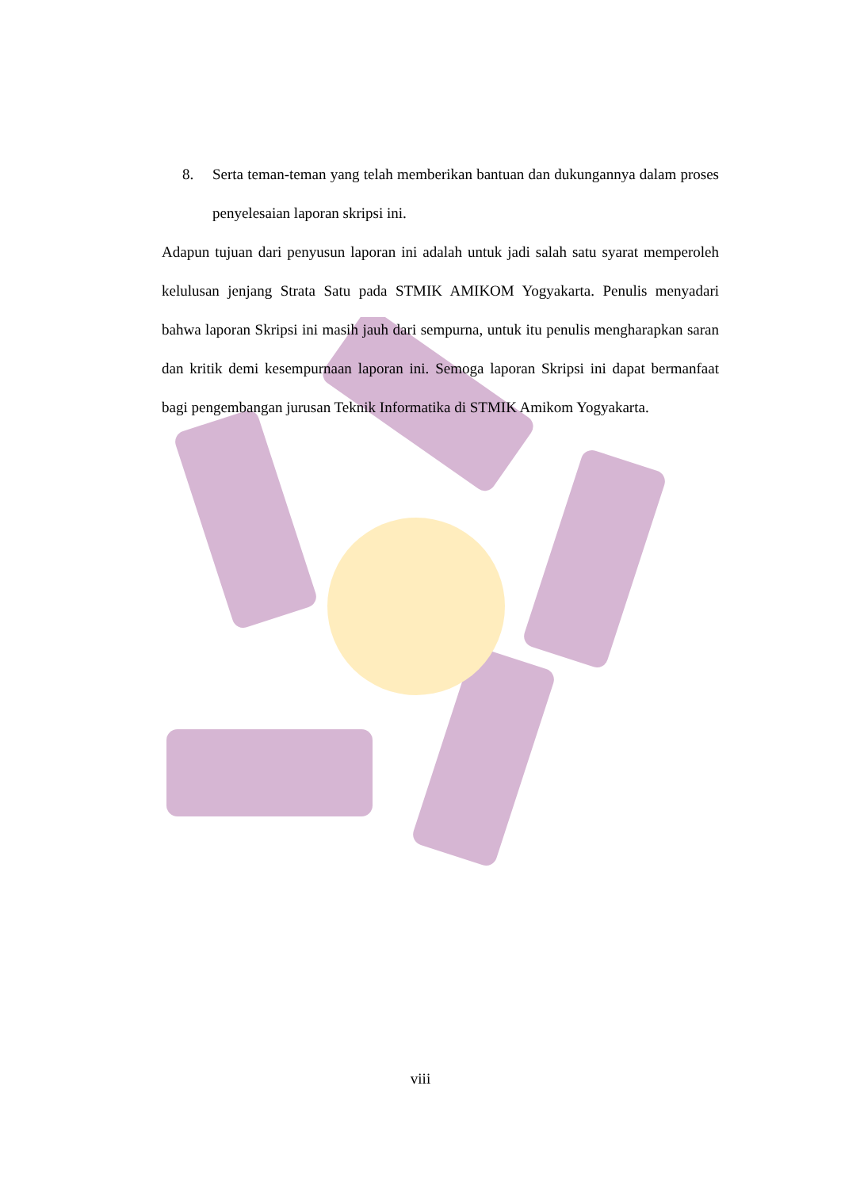8. Serta teman-teman yang telah memberikan bantuan dan dukungannya dalam proses penyelesaian laporan skripsi ini.
Adapun tujuan dari penyusun laporan ini adalah untuk jadi salah satu syarat memperoleh kelulusan jenjang Strata Satu pada STMIK AMIKOM Yogyakarta. Penulis menyadari bahwa laporan Skripsi ini masih jauh dari sempurna, untuk itu penulis mengharapkan saran dan kritik demi kesempurnaan laporan ini. Semoga laporan Skripsi ini dapat bermanfaat bagi pengembangan jurusan Teknik Informatika di STMIK Amikom Yogyakarta.
viii